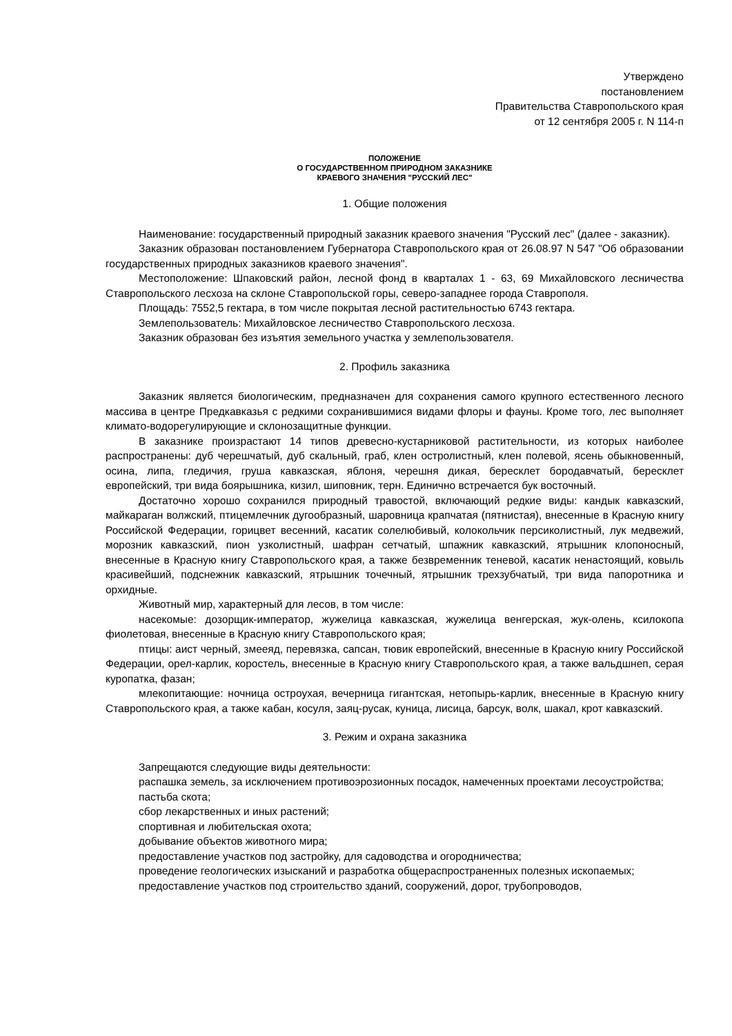Утверждено
постановлением
Правительства Ставропольского края
от 12 сентября 2005 г. N 114-п
ПОЛОЖЕНИЕ
О ГОСУДАРСТВЕННОМ ПРИРОДНОМ ЗАКАЗНИКЕ
КРАЕВОГО ЗНАЧЕНИЯ "РУССКИЙ ЛЕС"
1. Общие положения
Наименование: государственный природный заказник краевого значения "Русский лес" (далее - заказник).
Заказник образован постановлением Губернатора Ставропольского края от 26.08.97 N 547 "Об образовании государственных природных заказников краевого значения".
Местоположение: Шпаковский район, лесной фонд в кварталах 1 - 63, 69 Михайловского лесничества Ставропольского лесхоза на склоне Ставропольской горы, северо-западнее города Ставрополя.
Площадь: 7552,5 гектара, в том числе покрытая лесной растительностью 6743 гектара.
Землепользователь: Михайловское лесничество Ставропольского лесхоза.
Заказник образован без изъятия земельного участка у землепользователя.
2. Профиль заказника
Заказник является биологическим, предназначен для сохранения самого крупного естественного лесного массива в центре Предкавказья с редкими сохранившимися видами флоры и фауны. Кроме того, лес выполняет климато-водорегулирующие и склонозащитные функции.
В заказнике произрастают 14 типов древесно-кустарниковой растительности, из которых наиболее распространены: дуб черешчатый, дуб скальный, граб, клен остролистный, клен полевой, ясень обыкновенный, осина, липа, гледичия, груша кавказская, яблоня, черешня дикая, бересклет бородавчатый, бересклет европейский, три вида боярышника, кизил, шиповник, терн. Единично встречается бук восточный.
Достаточно хорошо сохранился природный травостой, включающий редкие виды: кандык кавказский, майкараган волжский, птицемлечник дугообразный, шаровница крапчатая (пятнистая), внесенные в Красную книгу Российской Федерации, горицвет весенний, касатик солелюбивый, колокольчик персиколистный, лук медвежий, морозник кавказский, пион узколистный, шафран сетчатый, шпажник кавказский, ятрышник клопоносный, внесенные в Красную книгу Ставропольского края, а также безвременник теневой, касатик ненастоящий, ковыль красивейший, подснежник кавказский, ятрышник точечный, ятрышник трехзубчатый, три вида папоротника и орхидные.
Животный мир, характерный для лесов, в том числе:
насекомые: дозорщик-император, жужелица кавказская, жужелица венгерская, жук-олень, ксилокопа фиолетовая, внесенные в Красную книгу Ставропольского края;
птицы: аист черный, змееяд, перевязка, сапсан, тювик европейский, внесенные в Красную книгу Российской Федерации, орел-карлик, коростель, внесенные в Красную книгу Ставропольского края, а также вальдшнеп, серая куропатка, фазан;
млекопитающие: ночница остроухая, вечерница гигантская, нетопырь-карлик, внесенные в Красную книгу Ставропольского края, а также кабан, косуля, заяц-русак, куница, лисица, барсук, волк, шакал, крот кавказский.
3. Режим и охрана заказника
Запрещаются следующие виды деятельности:
распашка земель, за исключением противоэрозионных посадок, намеченных проектами лесоустройства;
пастьба скота;
сбор лекарственных и иных растений;
спортивная и любительская охота;
добывание объектов животного мира;
предоставление участков под застройку, для садоводства и огородничества;
проведение геологических изысканий и разработка общераспространенных полезных ископаемых;
предоставление участков под строительство зданий, сооружений, дорог, трубопроводов,